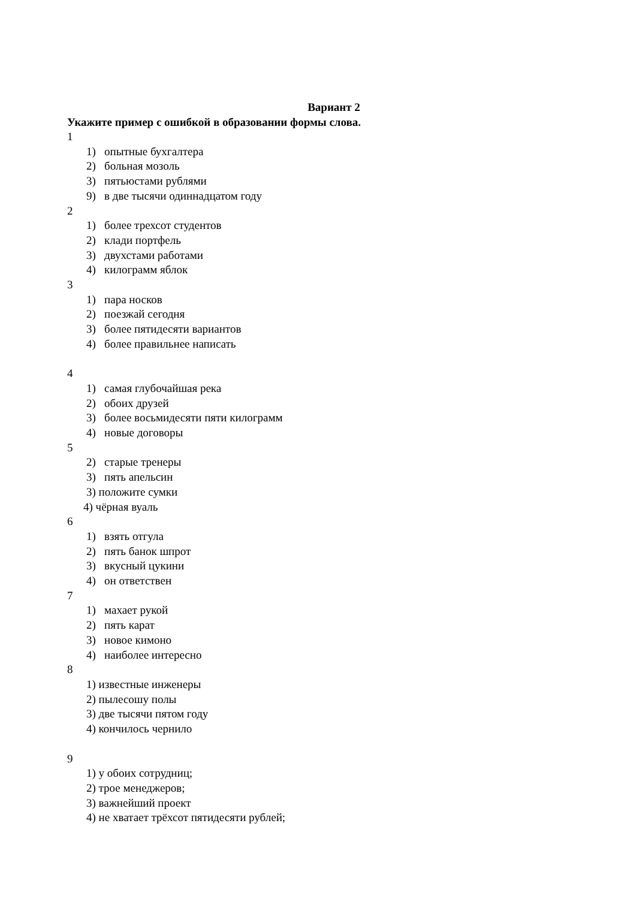Вариант 2
Укажите пример с ошибкой в образовании формы слова.
1
1) опытные бухгалтера
2) больная мозоль
3) пятьюстами рублями
9) в две тысячи одиннадцатом году
2
1) более трехсот студентов
2) клади портфель
3) двухстами работами
4) килограмм яблок
3
1) пара носков
2) поезжай сегодня
3) более пятидесяти вариантов
4) более правильнее написать
4
1) самая глубочайшая река
2) обоих друзей
3) более восьмидесяти пяти килограмм
4) новые договоры
5
2) старые тренеры
3) пять апельсин
3) положите сумки
4) чёрная вуаль
6
1) взять отгула
2) пять банок шпрот
3) вкусный цукини
4) он ответствен
7
1) махает рукой
2) пять карат
3) новое кимоно
4) наиболее интересно
8
1) известные инженеры
2) пылесошу полы
3) две тысячи пятом году
4) кончилось чернило
9
1) у обоих сотрудниц;
2) трое менеджеров;
3) важнейший проект
4) не хватает трёхсот пятидесяти рублей;